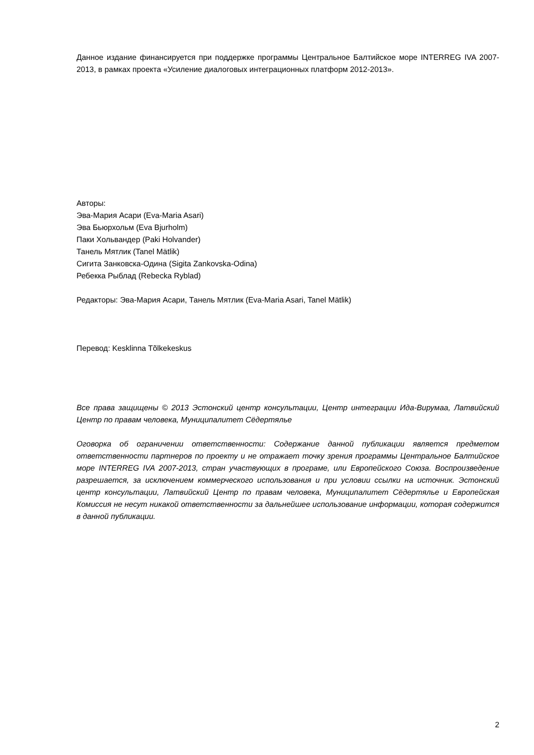Данное издание финансируется при поддержке программы Центральное Балтийское море INTERREG IVA 2007-2013, в рамках проекта «Усиление диалоговых интеграционных платформ 2012-2013».
Авторы:
Эва-Мария Асари (Eva-Maria Asari)
Эва Бьюрхольм (Eva Bjurholm)
Паки Хольвандер (Paki Holvander)
Танель Мятлик (Tanel Mätlik)
Сигита Занковска-Одина (Sigita Zankovska-Odina)
Ребекка Рыблад (Rebecka Ryblad)
Редакторы: Эва-Мария Асари, Танель Мятлик (Eva-Maria Asari, Tanel Mätlik)
Перевод: Kesklinna Tõlkekeskus
Все права защищены © 2013 Эстонский центр консультации, Центр интеграции Ида-Вирумаа, Латвийский Центр по правам человека, Муниципалитет Сёдертялье
Оговорка об ограничении ответственности: Содержание данной публикации является предметом ответственности партнеров по проекту и не отражает точку зрения программы Центральное Балтийское море INTERREG IVA 2007-2013, стран участвующих в програме, или Европейского Союза. Воспроизведение разрешается, за исключением коммерческого использования и при условии ссылки на источник. Эстонский центр консультации, Латвийский Центр по правам человека, Муниципалитет Сёдертялье и Европейская Комиссия не несут никакой ответственности за дальнейшее использование информации, которая содержится в данной публикации.
2